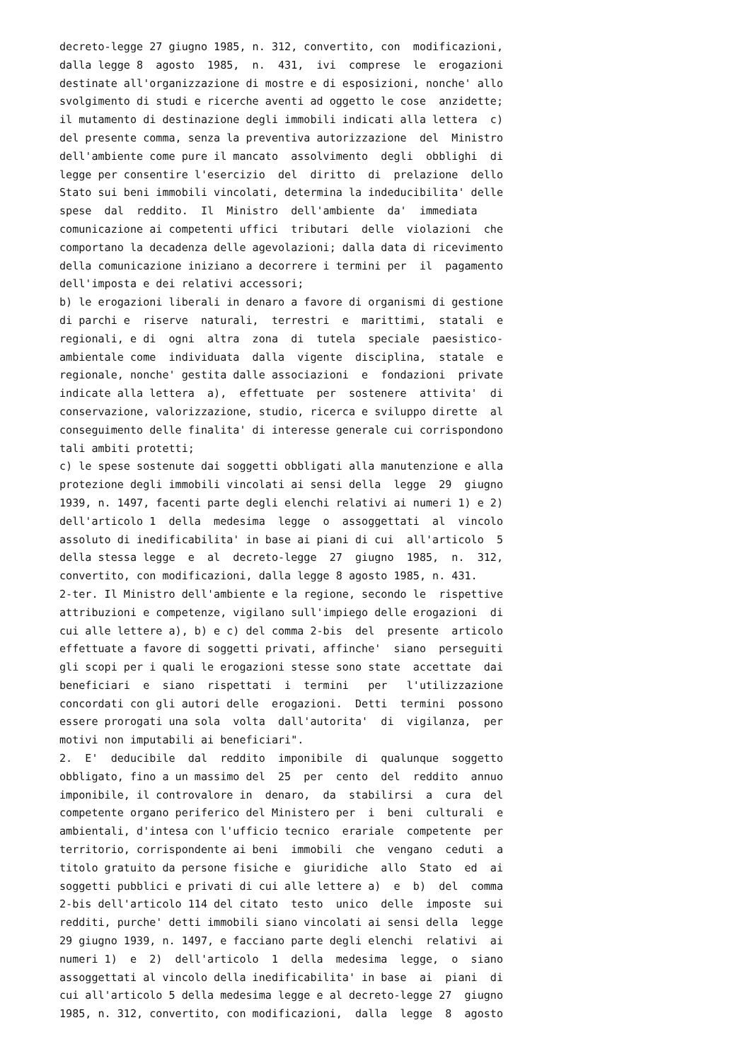decreto-legge 27 giugno 1985, n. 312, convertito, con modificazioni,
dalla legge 8 agosto 1985, n. 431, ivi comprese le erogazioni
destinate all'organizzazione di mostre e di esposizioni, nonche' allo
svolgimento di studi e ricerche aventi ad oggetto le cose anzidette;
il mutamento di destinazione degli immobili indicati alla lettera c)
del presente comma, senza la preventiva autorizzazione del Ministro
dell'ambiente come pure il mancato assolvimento degli obblighi di
legge per consentire l'esercizio del diritto di prelazione dello
Stato sui beni immobili vincolati, determina la indeducibilita' delle
spese dal reddito. Il Ministro dell'ambiente da' immediata
comunicazione ai competenti uffici tributari delle violazioni che
comportano la decadenza delle agevolazioni; dalla data di ricevimento
della comunicazione iniziano a decorrere i termini per il pagamento
dell'imposta e dei relativi accessori;
b) le erogazioni liberali in denaro a favore di organismi di gestione
di parchi e riserve naturali, terrestri e marittimi, statali e
regionali, e di ogni altra zona di tutela speciale paesistico-
ambientale come individuata dalla vigente disciplina, statale e
regionale, nonche' gestita dalle associazioni e fondazioni private
indicate alla lettera a), effettuate per sostenere attivita' di
conservazione, valorizzazione, studio, ricerca e sviluppo dirette al
conseguimento delle finalita' di interesse generale cui corrispondono
tali ambiti protetti;
c) le spese sostenute dai soggetti obbligati alla manutenzione e alla
protezione degli immobili vincolati ai sensi della legge 29 giugno
1939, n. 1497, facenti parte degli elenchi relativi ai numeri 1) e 2)
dell'articolo 1 della medesima legge o assoggettati al vincolo
assoluto di inedificabilita' in base ai piani di cui all'articolo 5
della stessa legge e al decreto-legge 27 giugno 1985, n. 312,
convertito, con modificazioni, dalla legge 8 agosto 1985, n. 431.
2-ter. Il Ministro dell'ambiente e la regione, secondo le rispettive
attribuzioni e competenze, vigilano sull'impiego delle erogazioni di
cui alle lettere a), b) e c) del comma 2-bis del presente articolo
effettuate a favore di soggetti privati, affinche' siano perseguiti
gli scopi per i quali le erogazioni stesse sono state accettate dai
beneficiari e siano rispettati i termini per l'utilizzazione
concordati con gli autori delle erogazioni. Detti termini possono
essere prorogati una sola volta dall'autorita' di vigilanza, per
motivi non imputabili ai beneficiari".
2. E' deducibile dal reddito imponibile di qualunque soggetto
obbligato, fino a un massimo del 25 per cento del reddito annuo
imponibile, il controvalore in denaro, da stabilirsi a cura del
competente organo periferico del Ministero per i beni culturali e
ambientali, d'intesa con l'ufficio tecnico erariale competente per
territorio, corrispondente ai beni immobili che vengano ceduti a
titolo gratuito da persone fisiche e giuridiche allo Stato ed ai
soggetti pubblici e privati di cui alle lettere a) e b) del comma
2-bis dell'articolo 114 del citato testo unico delle imposte sui
redditi, purche' detti immobili siano vincolati ai sensi della legge
29 giugno 1939, n. 1497, e facciano parte degli elenchi relativi ai
numeri 1) e 2) dell'articolo 1 della medesima legge, o siano
assoggettati al vincolo della inedificabilita' in base ai piani di
cui all'articolo 5 della medesima legge e al decreto-legge 27 giugno
1985, n. 312, convertito, con modificazioni, dalla legge 8 agosto